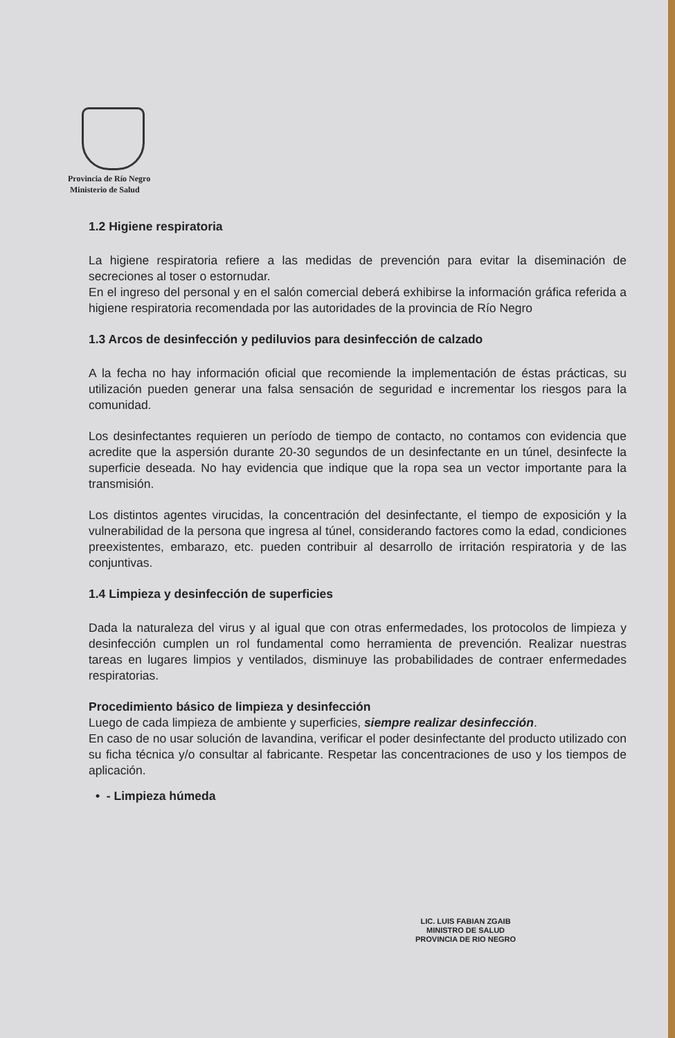Provincia de Río Negro
Ministerio de Salud
1.2 Higiene respiratoria
La higiene respiratoria refiere a las medidas de prevención para evitar la diseminación de secreciones al toser o estornudar.
En el ingreso del personal y en el salón comercial deberá exhibirse la información gráfica referida a higiene respiratoria recomendada por las autoridades de la provincia de Río Negro
1.3 Arcos de desinfección y pediluvios para desinfección de calzado
A la fecha no hay información oficial que recomiende la implementación de éstas prácticas, su utilización pueden generar una falsa sensación de seguridad e incrementar los riesgos para la comunidad.
Los desinfectantes requieren un período de tiempo de contacto, no contamos con evidencia que acredite que la aspersión durante 20-30 segundos de un desinfectante en un túnel, desinfecte la superficie deseada. No hay evidencia que indique que la ropa sea un vector importante para la transmisión.
Los distintos agentes virucidas, la concentración del desinfectante, el tiempo de exposición y la vulnerabilidad de la persona que ingresa al túnel, considerando factores como la edad, condiciones preexistentes, embarazo, etc. pueden contribuir al desarrollo de irritación respiratoria y de las conjuntivas.
1.4 Limpieza y desinfección de superficies
Dada la naturaleza del virus y al igual que con otras enfermedades, los protocolos de limpieza y desinfección cumplen un rol fundamental como herramienta de prevención. Realizar nuestras tareas en lugares limpios y ventilados, disminuye las probabilidades de contraer enfermedades respiratorias.
Procedimiento básico de limpieza y desinfección
Luego de cada limpieza de ambiente y superficies, siempre realizar desinfección.
En caso de no usar solución de lavandina, verificar el poder desinfectante del producto utilizado con su ficha técnica y/o consultar al fabricante. Respetar las concentraciones de uso y los tiempos de aplicación.
• - Limpieza húmeda
LIC. LUIS FABIAN ZGAIB
MINISTRO DE SALUD
PROVINCIA DE RIO NEGRO